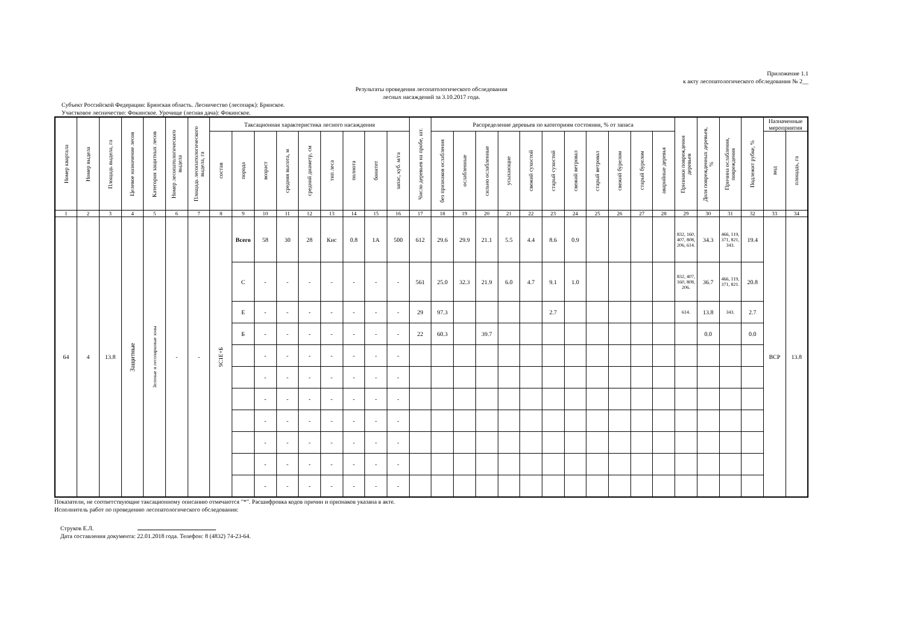Приложение 1.1
к акту лесопатологического обследования № 2__
Результаты проведения лесопатологического обследования
лесных насаждений за 3.10.2017 года.
Субъект Российской Федерации: Брянская область. Лесничество (лесопарк): Брянское.
Участковое лесничество: Фокинское. Урочище (лесная дача): Фокинское.
| Номер квартала | Номер выдела | Площадь выдела, га | Целевое назначение лесов | Категория защитных лесов | Номер лесопатологического выдела | Площадь лесопатологического выдела, га | Таксационная характеристика лесного насаждения | | | | | | | | | Число деревьев на пробе, шт. | Распределение деревьев по категориям состояния, % от запаса | | | | | | | | | | | Признаки повреждения деревьев | Доля поврежденных деревьев, % | Причина ослабления, повреждения | Подлежит рубке, % | Назначенные мероприятия | |
| --- | --- | --- | --- | --- | --- | --- | --- | --- | --- | --- | --- | --- | --- | --- | --- | --- | --- | --- | --- | --- | --- | --- | --- | --- | --- | --- | --- | --- | --- | --- | --- | --- | --- |
| | | | | | | | состав | порода | возраст | средняя высота, м | средний диаметр, см | тип леса | полнота | бонитет | запас, куб. м/га | | без признаков ослабления | ослабленные | сильно ослабленные | усыхающие | свежий сухостой | старый сухостой | свежий ветровал | старый ветровал | свежий бурелом | старый бурелом | аварийные деревья | | | | | вид | площадь, га |
| 1 | 2 | 3 | 4 | 5 | 6 | 7 | 8 | 9 | 10 | 11 | 12 | 13 | 14 | 15 | 16 | 17 | 18 | 19 | 20 | 21 | 22 | 23 | 24 | 25 | 26 | 27 | 28 | 29 | 30 | 31 | 32 | 33 | 34 |
| 64 | 4 | 13.8 | Защитные | Зеленые и лесопарковые зоны | - | - | 9С1Е+Б | Всего | 58 | 30 | 28 | Кис | 0.8 | 1А | 500 | 612 | 29.6 | 29.9 | 21.1 | 5.5 | 4.4 | 8.6 | 0.9 | | | | | 832, 160, 407, 808, 206, 614. | 34.3 | 466, 119, 371, 821, 343. | 19.4 | ВСР | 13.8 |
| | | | | | | | | С | - | - | - | - | - | - | - | 561 | 25.0 | 32.3 | 21.9 | 6.0 | 4.7 | 9.1 | 1.0 | | | | | 832, 407, 160, 808, 206. | 36.7 | 466, 119, 371, 821. | 20.8 | | |
| | | | | | | | | Е | - | - | - | - | - | - | - | 29 | 97.3 | | | | | 2.7 | | | | | | 614. | 13.8 | 343. | 2.7 | | |
| | | | | | | | | Б | - | - | - | - | - | - | - | 22 | 60.3 | | 39.7 | | | | | | | | | | 0.0 | | 0.0 | | |
| | | | | | | | | | - | - | - | - | - | - | - | | | | | | | | | | | | | | | | | | |
| | | | | | | | | | - | - | - | - | - | - | - | | | | | | | | | | | | | | | | | | |
| | | | | | | | | | - | - | - | - | - | - | - | | | | | | | | | | | | | | | | | | |
| | | | | | | | | | - | - | - | - | - | - | - | | | | | | | | | | | | | | | | | | |
| | | | | | | | | | - | - | - | - | - | - | - | | | | | | | | | | | | | | | | | | |
| | | | | | | | | | - | - | - | - | - | - | - | | | | | | | | | | | | | | | | | | |
| | | | | | | | | | - | - | - | - | - | - | - | | | | | | | | | | | | | | | | | | |
Показатели, не соответствующие таксационному описанию отмечаются "*". Расшифровка кодов причин и признаков указана в акте.
Исполнитель работ по проведению лесопатологического обследования:
Струков Е.Л.
Дата составления документа: 22.01.2018 года. Телефон: 8 (4832) 74-23-64.